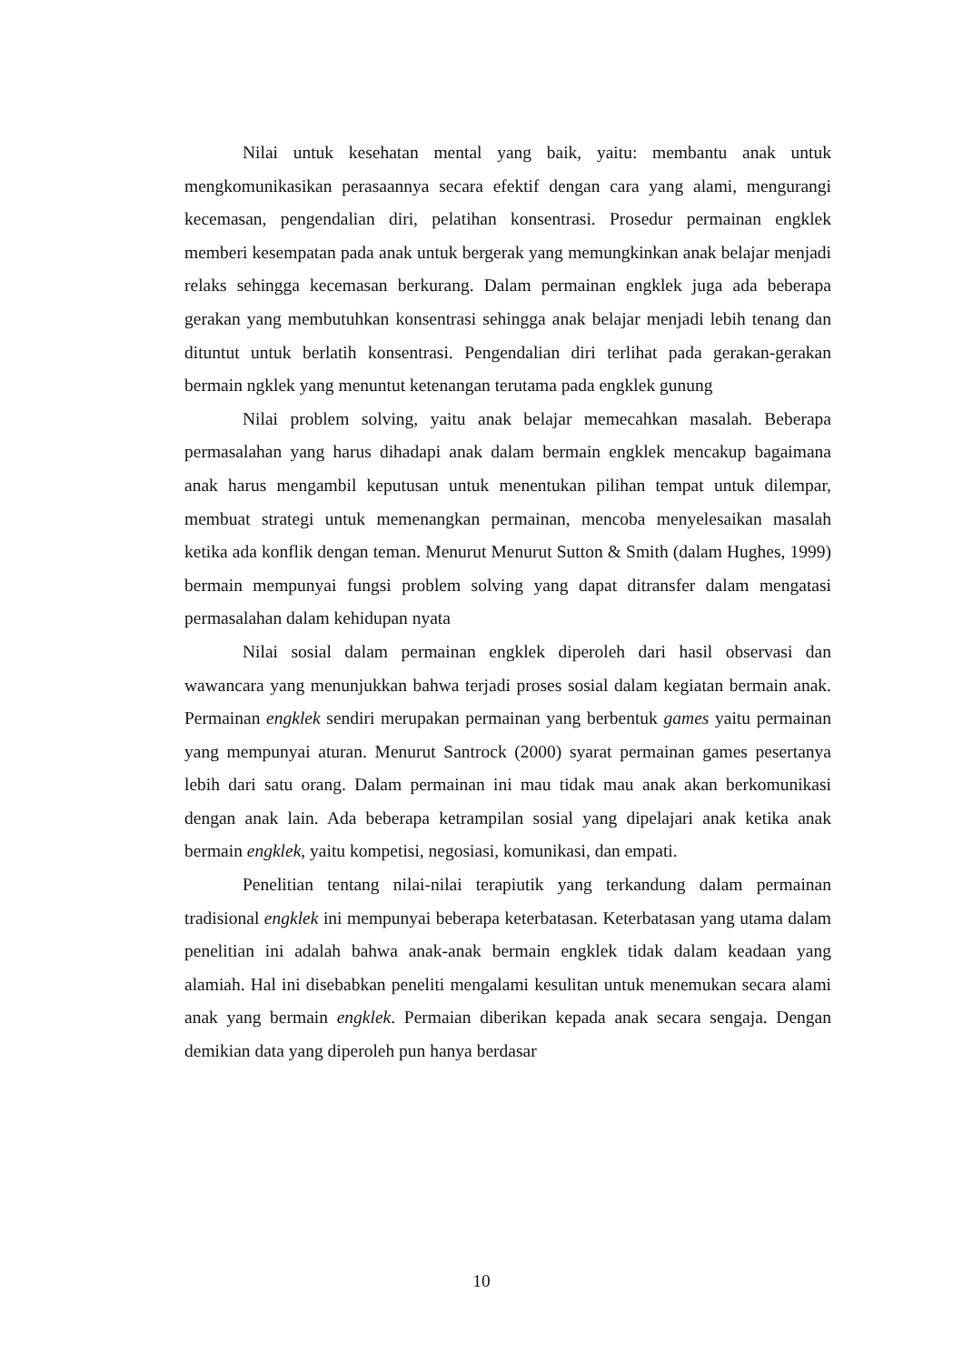Nilai untuk kesehatan mental yang baik, yaitu: membantu anak untuk mengkomunikasikan perasaannya secara efektif dengan cara yang alami, mengurangi kecemasan, pengendalian diri, pelatihan konsentrasi. Prosedur permainan engklek memberi kesempatan pada anak untuk bergerak yang memungkinkan anak belajar menjadi relaks sehingga kecemasan berkurang. Dalam permainan engklek juga ada beberapa gerakan yang membutuhkan konsentrasi sehingga anak belajar menjadi lebih tenang dan dituntut untuk berlatih konsentrasi. Pengendalian diri terlihat pada gerakan-gerakan bermain ngklek yang menuntut ketenangan terutama pada engklek gunung
Nilai problem solving, yaitu anak belajar memecahkan masalah. Beberapa permasalahan yang harus dihadapi anak dalam bermain engklek mencakup bagaimana anak harus mengambil keputusan untuk menentukan pilihan tempat untuk dilempar, membuat strategi untuk memenangkan permainan, mencoba menyelesaikan masalah ketika ada konflik dengan teman. Menurut Menurut Sutton & Smith (dalam Hughes, 1999) bermain mempunyai fungsi problem solving yang dapat ditransfer dalam mengatasi permasalahan dalam kehidupan nyata
Nilai sosial dalam permainan engklek diperoleh dari hasil observasi dan wawancara yang menunjukkan bahwa terjadi proses sosial dalam kegiatan bermain anak. Permainan engklek sendiri merupakan permainan yang berbentuk games yaitu permainan yang mempunyai aturan. Menurut Santrock (2000) syarat permainan games pesertanya lebih dari satu orang. Dalam permainan ini mau tidak mau anak akan berkomunikasi dengan anak lain. Ada beberapa ketrampilan sosial yang dipelajari anak ketika anak bermain engklek, yaitu kompetisi, negosiasi, komunikasi, dan empati.
Penelitian tentang nilai-nilai terapiutik yang terkandung dalam permainan tradisional engklek ini mempunyai beberapa keterbatasan. Keterbatasan yang utama dalam penelitian ini adalah bahwa anak-anak bermain engklek tidak dalam keadaan yang alamiah. Hal ini disebabkan peneliti mengalami kesulitan untuk menemukan secara alami anak yang bermain engklek. Permaian diberikan kepada anak secara sengaja. Dengan demikian data yang diperoleh pun hanya berdasar
10